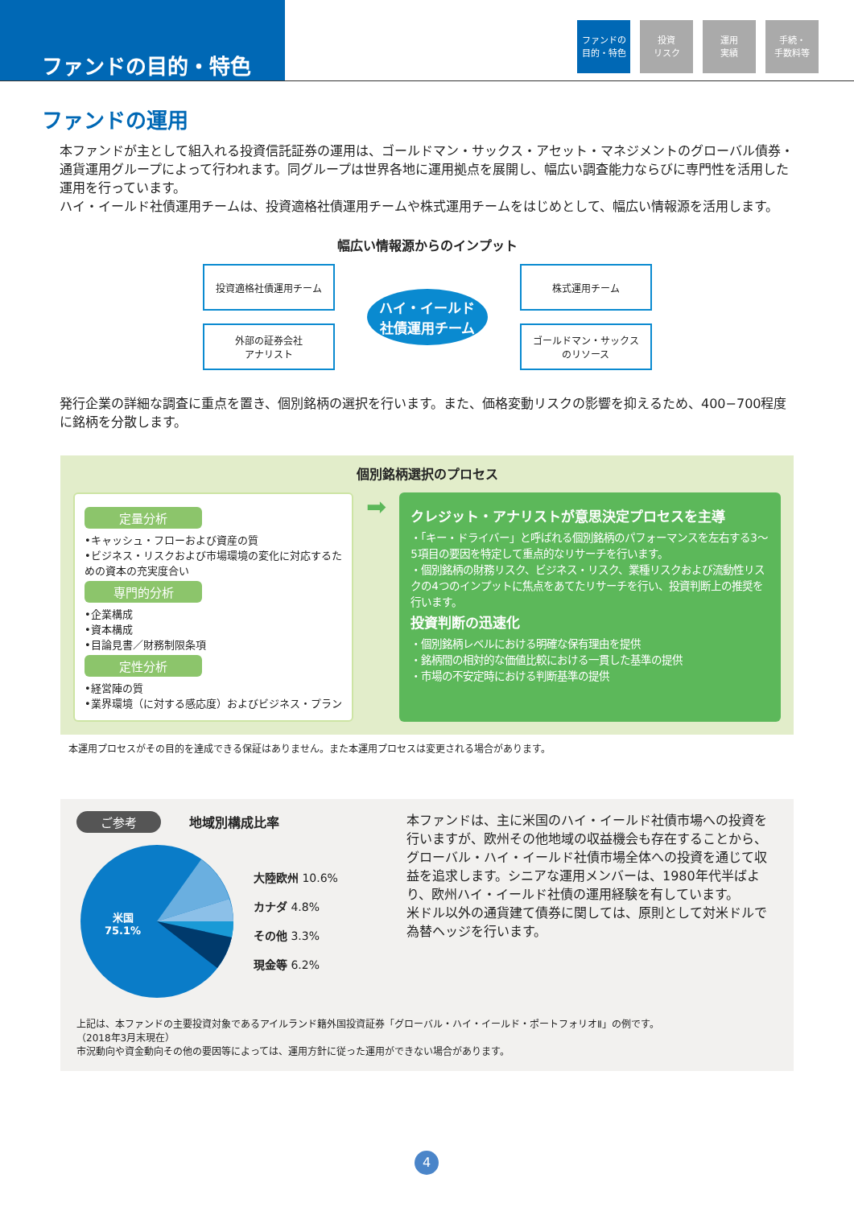ファンドの目的・特色
ファンドの
目的・特色
投資
リスク
運用
実績
手続・
手数料等
ファンドの運用
本ファンドが主として組入れる投資信託証券の運用は、ゴールドマン・サックス・アセット・マネジメントのグローバル債券・通貨運用グループによって行われます。同グループは世界各地に運用拠点を展開し、幅広い調査能力ならびに専門性を活用した運用を行っています。
ハイ・イールド社債運用チームは、投資適格社債運用チームや株式運用チームをはじめとして、幅広い情報源を活用します。
幅広い情報源からのインプット
投資適格社債運用チーム
外部の証券会社
アナリスト
ハイ・イールド
社債運用チーム
株式運用チーム
ゴールドマン・サックス
のリソース
発行企業の詳細な調査に重点を置き、個別銘柄の選択を行います。また、価格変動リスクの影響を抑えるため、400−700程度に銘柄を分散します。
個別銘柄選択のプロセス
定量分析
•キャッシュ・フローおよび資産の質
•ビジネス・リスクおよび市場環境の変化に対応するための資本の充実度合い
専門的分析
•企業構成
•資本構成
•目論見書／財務制限条項
定性分析
•経営陣の質
•業界環境（に対する感応度）およびビジネス・プラン
➡
クレジット・アナリストが意思決定プロセスを主導
・「キー・ドライバー」と呼ばれる個別銘柄のパフォーマンスを左右する3〜5項目の要因を特定して重点的なリサーチを行います。
・個別銘柄の財務リスク、ビジネス・リスク、業種リスクおよび流動性リスクの4つのインプットに焦点をあてたリサーチを行い、投資判断上の推奨を行います。
投資判断の迅速化
・個別銘柄レベルにおける明確な保有理由を提供
・銘柄間の相対的な価値比較における一貫した基準の提供
・市場の不安定時における判断基準の提供
本運用プロセスがその目的を達成できる保証はありません。また本運用プロセスは変更される場合があります。
ご参考 地域別構成比率
米国
75.1%
大陸欧州 10.6%
カナダ 4.8%
その他 3.3%
現金等 6.2%
本ファンドは、主に米国のハイ・イールド社債市場への投資を行いますが、欧州その他地域の収益機会も存在することから、グローバル・ハイ・イールド社債市場全体への投資を通じて収益を追求します。シニアな運用メンバーは、1980年代半ばより、欧州ハイ・イールド社債の運用経験を有しています。
米ドル以外の通貨建て債券に関しては、原則として対米ドルで為替ヘッジを行います。
上記は、本ファンドの主要投資対象であるアイルランド籍外国投資証券「グローバル・ハイ・イールド・ポートフォリオⅡ」の例です。
（2018年3月末現在）
市況動向や資金動向その他の要因等によっては、運用方針に従った運用ができない場合があります。
4